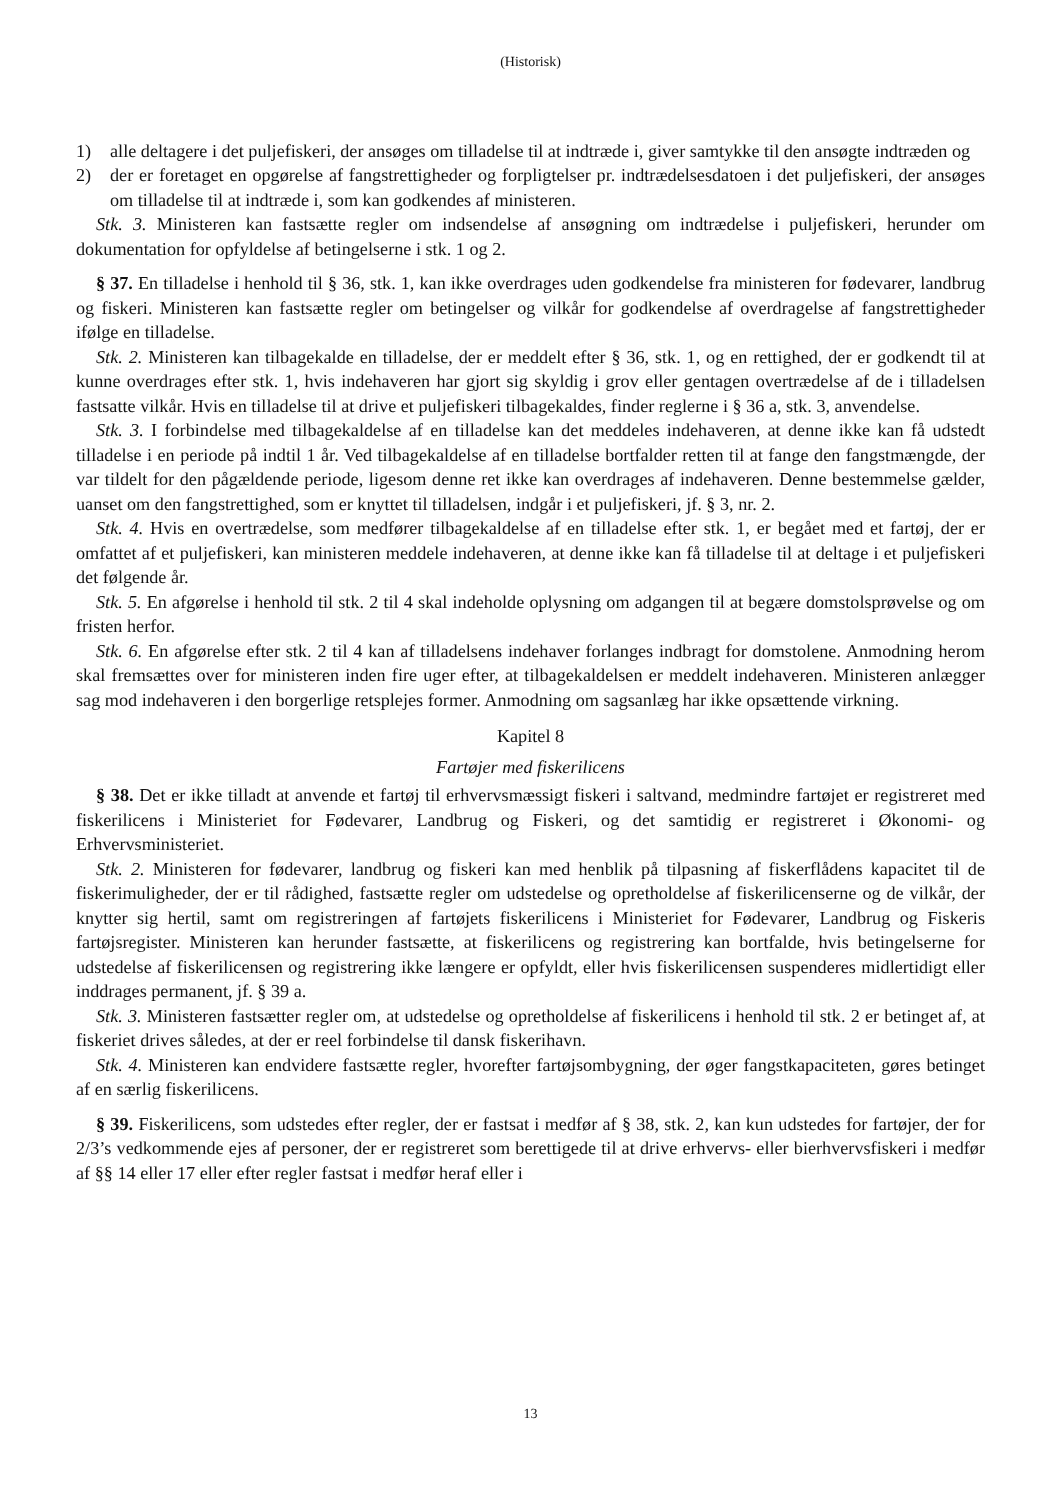(Historisk)
1) alle deltagere i det puljefiskeri, der ansøges om tilladelse til at indtræde i, giver samtykke til den ansøgte indtræden og
2) der er foretaget en opgørelse af fangstrettigheder og forpligtelser pr. indtrædelsesdatoen i det puljefiskeri, der ansøges om tilladelse til at indtræde i, som kan godkendes af ministeren.
Stk. 3. Ministeren kan fastsætte regler om indsendelse af ansøgning om indtrædelse i puljefiskeri, herunder om dokumentation for opfyldelse af betingelserne i stk. 1 og 2.
§ 37. En tilladelse i henhold til § 36, stk. 1, kan ikke overdrages uden godkendelse fra ministeren for fødevarer, landbrug og fiskeri. Ministeren kan fastsætte regler om betingelser og vilkår for godkendelse af overdragelse af fangstrettigheder ifølge en tilladelse.
Stk. 2. Ministeren kan tilbagekalde en tilladelse, der er meddelt efter § 36, stk. 1, og en rettighed, der er godkendt til at kunne overdrages efter stk. 1, hvis indehaveren har gjort sig skyldig i grov eller gentagen overtrædelse af de i tilladelsen fastsatte vilkår. Hvis en tilladelse til at drive et puljefiskeri tilbagekaldes, finder reglerne i § 36 a, stk. 3, anvendelse.
Stk. 3. I forbindelse med tilbagekaldelse af en tilladelse kan det meddeles indehaveren, at denne ikke kan få udstedt tilladelse i en periode på indtil 1 år. Ved tilbagekaldelse af en tilladelse bortfalder retten til at fange den fangstmængde, der var tildelt for den pågældende periode, ligesom denne ret ikke kan overdrages af indehaveren. Denne bestemmelse gælder, uanset om den fangstrettighed, som er knyttet til tilladelsen, indgår i et puljefiskeri, jf. § 3, nr. 2.
Stk. 4. Hvis en overtrædelse, som medfører tilbagekaldelse af en tilladelse efter stk. 1, er begået med et fartøj, der er omfattet af et puljefiskeri, kan ministeren meddele indehaveren, at denne ikke kan få tilladelse til at deltage i et puljefiskeri det følgende år.
Stk. 5. En afgørelse i henhold til stk. 2 til 4 skal indeholde oplysning om adgangen til at begære domstolsprøvelse og om fristen herfor.
Stk. 6. En afgørelse efter stk. 2 til 4 kan af tilladelsens indehaver forlanges indbragt for domstolene. Anmodning herom skal fremsættes over for ministeren inden fire uger efter, at tilbagekaldelsen er meddelt indehaveren. Ministeren anlægger sag mod indehaveren i den borgerlige retsplejes former. Anmodning om sagsanlæg har ikke opsættende virkning.
Kapitel 8
Fartøjer med fiskerilicens
§ 38. Det er ikke tilladt at anvende et fartøj til erhvervsmæssigt fiskeri i saltvand, medmindre fartøjet er registreret med fiskerilicens i Ministeriet for Fødevarer, Landbrug og Fiskeri, og det samtidig er registreret i Økonomi- og Erhvervsministeriet.
Stk. 2. Ministeren for fødevarer, landbrug og fiskeri kan med henblik på tilpasning af fiskerflådens kapacitet til de fiskerimuligheder, der er til rådighed, fastsætte regler om udstedelse og opretholdelse af fiskerilicenserne og de vilkår, der knytter sig hertil, samt om registreringen af fartøjets fiskerilicens i Ministeriet for Fødevarer, Landbrug og Fiskeris fartøjsregister. Ministeren kan herunder fastsætte, at fiskerilicens og registrering kan bortfalde, hvis betingelserne for udstedelse af fiskerilicensen og registrering ikke længere er opfyldt, eller hvis fiskerilicensen suspenderes midlertidigt eller inddrages permanent, jf. § 39 a.
Stk. 3. Ministeren fastsætter regler om, at udstedelse og opretholdelse af fiskerilicens i henhold til stk. 2 er betinget af, at fiskeriet drives således, at der er reel forbindelse til dansk fiskerihavn.
Stk. 4. Ministeren kan endvidere fastsætte regler, hvorefter fartøjsombygning, der øger fangstkapaciteten, gøres betinget af en særlig fiskerilicens.
§ 39. Fiskerilicens, som udstedes efter regler, der er fastsat i medfør af § 38, stk. 2, kan kun udstedes for fartøjer, der for 2/3’s vedkommende ejes af personer, der er registreret som berettigede til at drive erhvervs- eller bierhvervsfiskeri i medfør af §§ 14 eller 17 eller efter regler fastsat i medfør heraf eller i
13